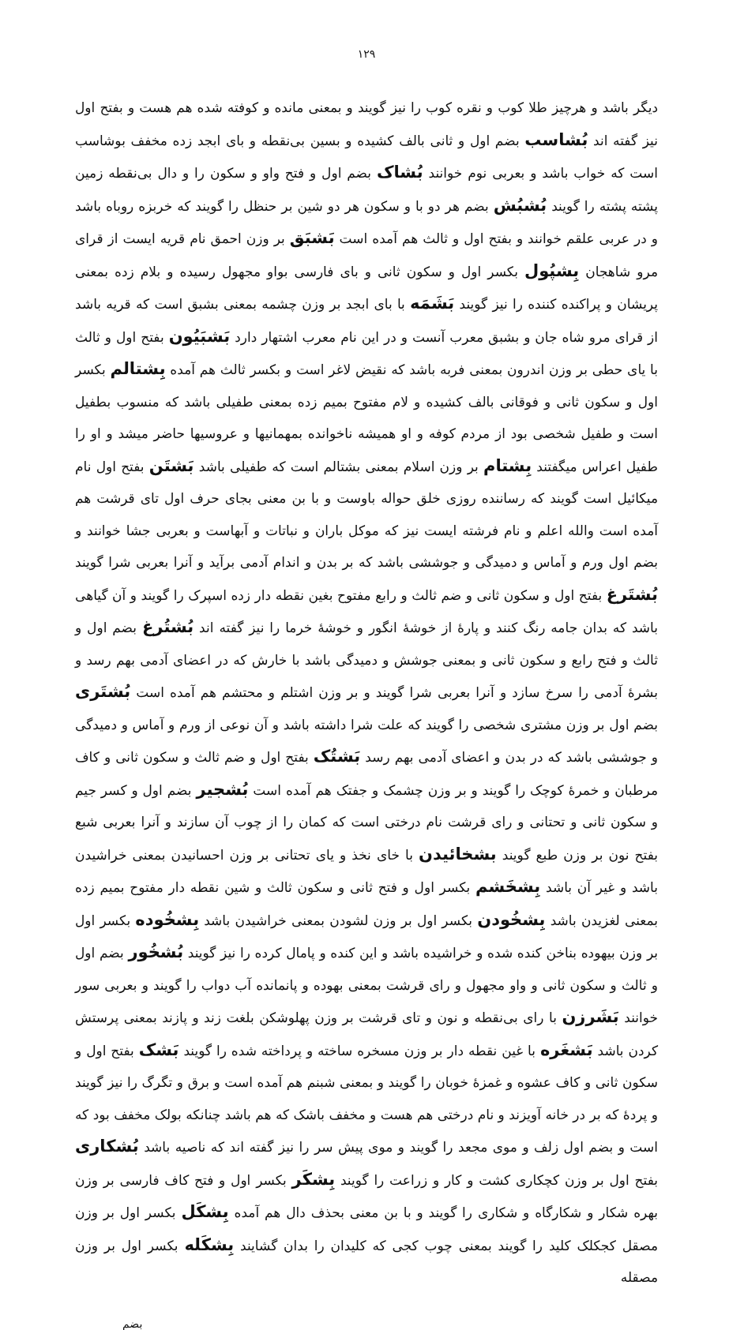۱۲۹
دیگر باشد و هرچیز طلا کوب و نقره کوب را نیز گویند و بمعنی مانده و کوفته شده هم هست و بفتح اول نیز گفته اند بُشاسب بضم اول و ثانی بالف کشیده و بسین بی‌نقطه و بای ابجد زده مخفف بوشاسب است که خواب باشد و بعربی نوم خوانند بُشاک بضم اول و فتح واو و سکون را و دال بی‌نقطه زمین پشته پشته را گویند بُشبُش بضم هر دو با و سکون هر دو شین بر حنظل را گویند که خربزه روباه باشد و در عربی علقم خوانند و بفتح اول و ثالث هم آمده است بَشبَق بر وزن احمق نام قریه ایست از قرای مرو شاهجان بِشپُول بکسر اول و سکون ثانی و بای فارسی بواو مجهول رسیده و بلام زده بمعنی پریشان و پراکنده کننده را نیز گویند بَشَمَه با بای ابجد بر وزن چشمه بمعنی بشبق است که قریه باشد از قرای مرو شاه جان و بشبق معرب آنست و در این نام معرب اشتهار دارد بَشبَیُون بفتح اول و ثالث با یای حطی بر وزن اندرون بمعنی فربه باشد که نقیض لاغر است و بکسر ثالث هم آمده بِشتالم بکسر اول و سکون ثانی و فوقانی بالف کشیده و لام مفتوح بمیم زده بمعنی طفیلی باشد که منسوب بطفیل است و طفیل شخصی بود از مردم کوفه و او همیشه ناخوانده بمهمانیها و عروسیها حاضر میشد و او را طفیل اعراس میگفتند بِشتام بر وزن اسلام بمعنی بشتالم است که طفیلی باشد بَشتَن بفتح اول نام میکائیل است گویند که رساننده روزی خلق حواله باوست و با بن معنی بجای حرف اول تای قرشت هم آمده است والله اعلم و نام فرشته ایست نیز که موکل باران و نباتات و آبهاست و بعربی جشا خوانند و بضم اول ورم و آماس و دمیدگی و جوششی باشد که بر بدن و اندام آدمی برآید و آنرا بعربی شرا گویند بُشتَرغ بفتح اول و سکون ثانی و ضم ثالث و رابع مفتوح بغین نقطه دار زده اسپرک را گویند و آن گیاهی باشد که بدان جامه رنگ کنند و پارهٔ از خوشهٔ انگور و خوشهٔ خرما را نیز گفته اند بُشتُرغ بضم اول و ثالث و فتح رابع و سکون ثانی و بمعنی جوشش و دمیدگی باشد با خارش که در اعضای آدمی بهم رسد و بشرهٔ آدمی را سرخ سازد و آنرا بعربی شرا گویند و بر وزن اشتلم و محتشم هم آمده است بُشتَری بضم اول بر وزن مشتری شخصی را گویند که علت شرا داشته باشد و آن نوعی از ورم و آماس و دمیدگی و جوششی باشد که در بدن و اعضای آدمی بهم رسد بَشتُک بفتح اول و ضم ثالث و سکون ثانی و کاف مرطبان و خمرهٔ کوچک را گویند و بر وزن چشمک و جفتک هم آمده است بُشجیر بضم اول و کسر جیم و سکون ثانی و تحتانی و رای قرشت نام درختی است که کمان را از چوب آن سازند و آنرا بعربی شبع بفتح نون بر وزن طبع گویند بشخائیدن با خای نخذ و یای تحتانی بر وزن احسانیدن بمعنی خراشیدن باشد و غیر آن باشد بِشخَشم بکسر اول و فتح ثانی و سکون ثالث و شین نقطه دار مفتوح بمیم زده بمعنی لغزیدن باشد بِشخُودن بکسر اول بر وزن لشودن بمعنی خراشیدن باشد بِشخُوده بکسر اول بر وزن بیهوده بناخن کنده شده و خراشیده باشد و این کنده و پامال کرده را نیز گویند بُشخُور بضم اول و ثالث و سکون ثانی و واو مجهول و رای قرشت بمعنی بهوده و پانمانده آب دواب را گویند و بعربی سور خوانند بَشَرزن با رای بی‌نقطه و نون و تای قرشت بر وزن پهلوشکن بلغت زند و پازند بمعنی پرستش کردن باشد بَشغَره با غین نقطه دار بر وزن مسخره ساخته و پرداخته شده را گویند بَشک بفتح اول و سکون ثانی و کاف عشوه و غمزهٔ خوبان را گویند و بمعنی شبنم هم آمده است و برق و تگرگ را نیز گویند و پردهٔ که بر در خانه آویزند و نام درختی هم هست و مخفف باشک که هم باشد چنانکه بولک مخفف بود که است و بضم اول زلف و موی مجعد را گویند و موی پیش سر را نیز گفته اند که ناصیه باشد بُشکاری بفتح اول بر وزن کچکاری کشت و کار و زراعت را گویند بِشکَر بکسر اول و فتح کاف فارسی بر وزن بهره شکار و شکارگاه و شکاری را گویند و با بن معنی بحذف دال هم آمده بِشکَل بکسر اول بر وزن مصقل کجکلک کلید را گویند بمعنی چوب کجی که کلیدان را بدان گشایند بِشکَله بکسر اول بر وزن مصقله
بضم